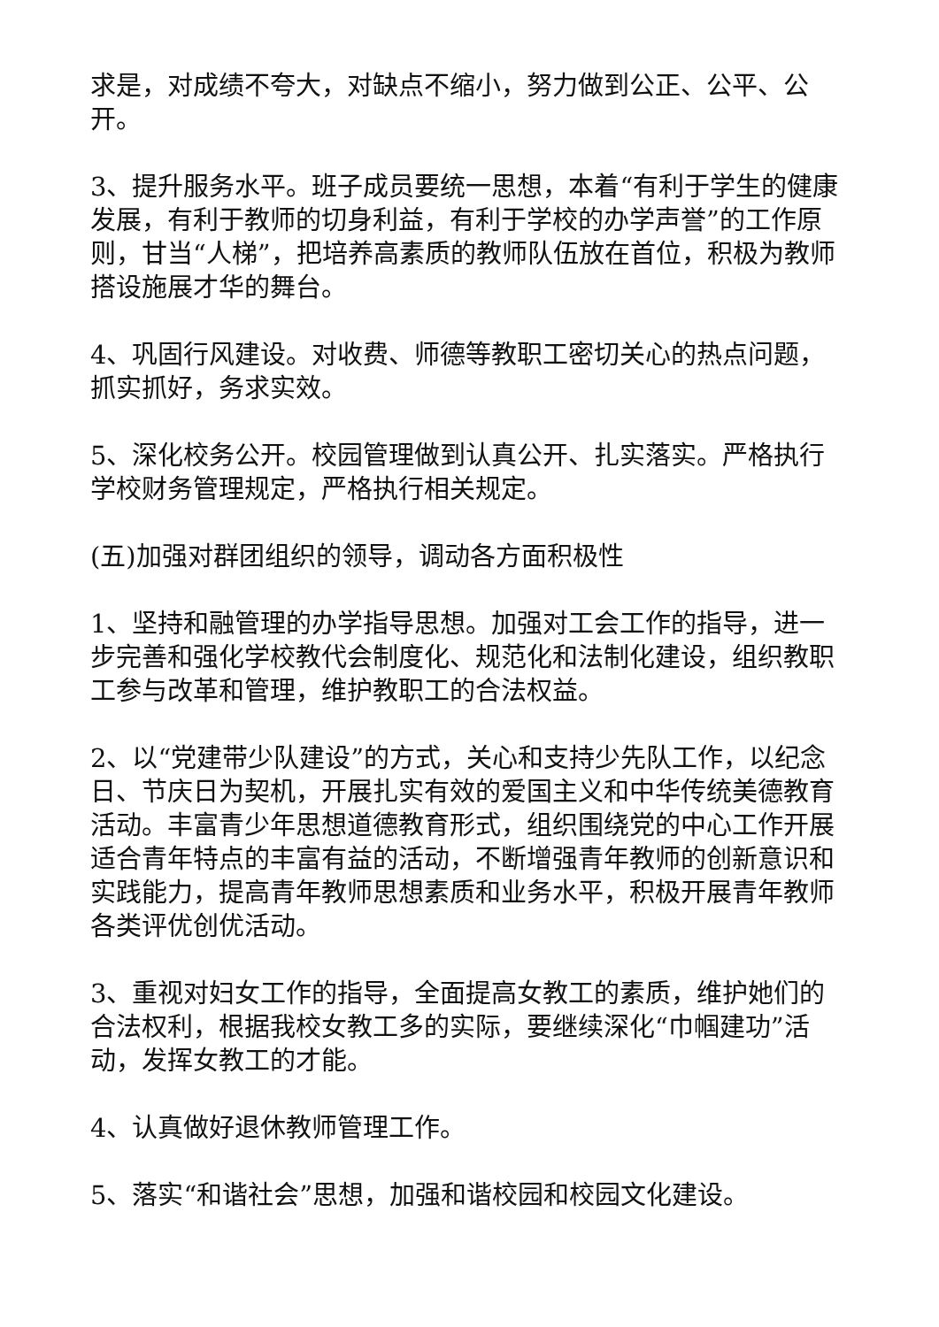求是，对成绩不夸大，对缺点不缩小，努力做到公正、公平、公开。
3、提升服务水平。班子成员要统一思想，本着“有利于学生的健康发展，有利于教师的切身利益，有利于学校的办学声誉”的工作原则，甘当“人梯”，把培养高素质的教师队伍放在首位，积极为教师搭设施展才华的舞台。
4、巩固行风建设。对收费、师德等教职工密切关心的热点问题，抓实抓好，务求实效。
5、深化校务公开。校园管理做到认真公开、扎实落实。严格执行学校财务管理规定，严格执行相关规定。
(五)加强对群团组织的领导，调动各方面积极性
1、坚持和融管理的办学指导思想。加强对工会工作的指导，进一步完善和强化学校教代会制度化、规范化和法制化建设，组织教职工参与改革和管理，维护教职工的合法权益。
2、以“党建带少队建设”的方式，关心和支持少先队工作，以纪念日、节庆日为契机，开展扎实有效的爱国主义和中华传统美德教育活动。丰富青少年思想道德教育形式，组织围绕党的中心工作开展适合青年特点的丰富有益的活动，不断增强青年教师的创新意识和实践能力，提高青年教师思想素质和业务水平，积极开展青年教师各类评优创优活动。
3、重视对妇女工作的指导，全面提高女教工的素质，维护她们的合法权利，根据我校女教工多的实际，要继续深化“巾帼建功”活动，发挥女教工的才能。
4、认真做好退休教师管理工作。
5、落实“和谐社会”思想，加强和谐校园和校园文化建设。